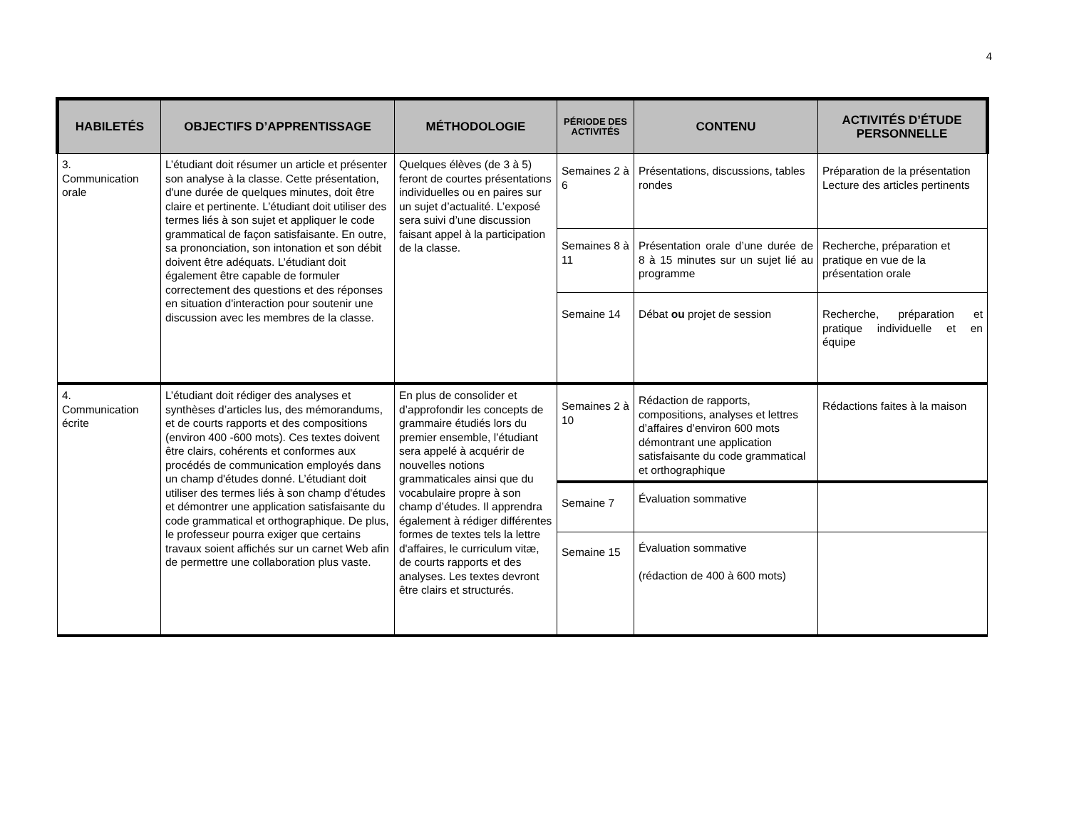4
| HABILETÉS | OBJECTIFS D’APPRENTISSAGE | MÉTHODOLOGIE | PÉRIODE DES ACTIVITÉS | CONTENU | ACTIVITÉS D’ÉTUDE PERSONNELLE |
| --- | --- | --- | --- | --- | --- |
| 3. Communication orale | L’étudiant doit résumer un article et présenter son analyse à la classe. Cette présentation, d'une durée de quelques minutes, doit être claire et pertinente. L’étudiant doit utiliser des termes liés à son sujet et appliquer le code grammatical de façon satisfaisante. En outre, sa prononciation, son intonation et son débit doivent être adéquats. L’étudiant doit également être capable de formuler correctement des questions et des réponses en situation d'interaction pour soutenir une discussion avec les membres de la classe. | Quelques élèves (de 3 à 5) feront de courtes présentations individuelles ou en paires sur un sujet d’actualité. L’exposé sera suivi d’une discussion faisant appel à la participation de la classe. | Semaines 2 à 6 | Présentations, discussions, tables rondes | Préparation de la présentation Lecture des articles pertinents |
| | | | Semaines 8 à 11 | Présentation orale d’une durée de 8 à 15 minutes sur un sujet lié au programme | Recherche, préparation et pratique en vue de la présentation orale |
| | | | Semaine 14 | Débat ou projet de session | Recherche, préparation et pratique individuelle et en équipe |
| 4. Communication écrite | L’étudiant doit rédiger des analyses et synthèses d’articles lus, des mémorandums, et de courts rapports et des compositions (environ 400 -600 mots). Ces textes doivent être clairs, cohérents et conformes aux procédés de communication employés dans un champ d'études donné. L’étudiant doit utiliser des termes liés à son champ d'études et démontrer une application satisfaisante du code grammatical et orthographique. De plus, le professeur pourra exiger que certains travaux soient affichés sur un carnet Web afin de permettre une collaboration plus vaste. | En plus de consolider et d’approfondir les concepts de grammaire étudiés lors du premier ensemble, l’étudiant sera appelé à acquérir de nouvelles notions grammaticales ainsi que du vocabulaire propre à son champ d’études. Il apprendra également à rédiger différentes formes de textes tels la lettre d'affaires, le curriculum vitæ, de courts rapports et des analyses. Les textes devront être clairs et structurés. | Semaines 2 à 10 | Rédaction de rapports, compositions, analyses et lettres d’affaires d’environ 600 mots démontrant une application satisfaisante du code grammatical et orthographique | Rédactions faites à la maison |
| | | | Semaine 7 | Évaluation sommative | |
| | | | Semaine 15 | Évaluation sommative (rédaction de 400 à 600 mots) | |